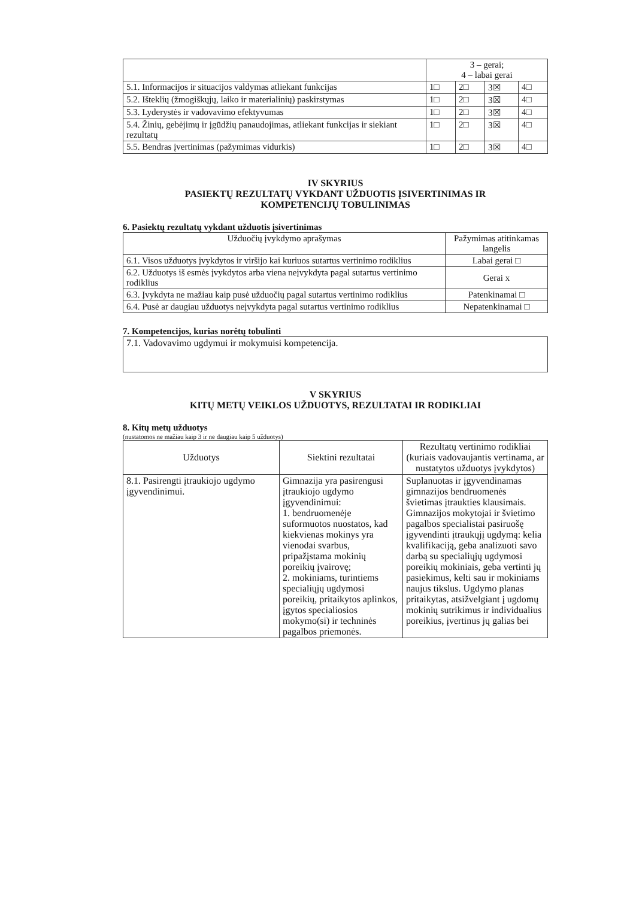| | 3 – gerai; 4 – labai gerai | | | |
| 5.1. Informacijos ir situacijos valdymas atliekant funkcijas | 1□ | 2□ | 3☒ | 4□ |
| 5.2. Išteklių (žmogiškųjų, laiko ir materialinių) paskirstymas | 1□ | 2□ | 3☒ | 4□ |
| 5.3. Lyderystės ir vadovavimo efektyvumas | 1□ | 2□ | 3☒ | 4□ |
| 5.4. Žinių, gebėjimų ir įgūdžių panaudojimas, atliekant funkcijas ir siekiant rezultatų | 1□ | 2□ | 3☒ | 4□ |
| 5.5. Bendras įvertinimas (pažymimas vidurkis) | 1□ | 2□ | 3☒ | 4□ |
IV SKYRIUS
PASIEKTŲ REZULTATŲ VYKDANT UŽDUOTIS ĮSIVERTINIMAS IR
KOMPETENCIJŲ TOBULINIMAS
6. Pasiektų rezultatų vykdant užduotis įsivertinimas
| Užduočių įvykdymo aprašymas | Pažymimas atitinkamas langelis |
| --- | --- |
| 6.1. Visos užduotys įvykdytos ir viršijo kai kuriuos sutartus vertinimo rodiklius | Labai gerai □ |
| 6.2. Užduotys iš esmės įvykdytos arba viena neįvykdyta pagal sutartus vertinimo rodiklius | Gerai x |
| 6.3. Įvykdyta ne mažiau kaip pusė užduočių pagal sutartus vertinimo rodiklius | Patenkinamai □ |
| 6.4. Pusė ar daugiau užduotys neįvykdyta pagal sutartus vertinimo rodiklius | Nepatenkinamai □ |
7. Kompetencijos, kurias norėtų tobulinti
| 7.1. Vadovavimo ugdymui ir mokymuisi kompetencija. |
V SKYRIUS
KITŲ METŲ VEIKLOS UŽDUOTYS, REZULTATAI IR RODIKLIAI
8. Kitų metų užduotys
(nustatomos ne mažiau kaip 3 ir ne daugiau kaip 5 užduotys)
| Užduotys | Siektini rezultatai | Rezultatų vertinimo rodikliai (kuriais vadovaujantis vertinama, ar nustatytos užduotys įvykdytos) |
| --- | --- | --- |
| 8.1. Pasirengti įtraukiojo ugdymo įgyvendinimui. | Gimnazija yra pasirengusi įtraukiojo ugdymo įgyvendinimui: 1. bendruomenėje suformuotos nuostatos, kad kiekvienas mokinys yra vienodai svarbus, pripažįstama mokinių poreikių įvairovę; 2. mokiniams, turintiems specialiųjų ugdymosi poreikių, pritaikytos aplinkos, įgytos specialiosios mokymo(si) ir techninės pagalbos priemonės. | Suplanuotas ir įgyvendinamas gimnazijos bendruomenės švietimas įtraukties klausimais. Gimnazijos mokytojai ir švietimo pagalbos specialistai pasiruošę įgyvendinti įtraukųjį ugdymą: kelia kvalifikaciją, geba analizuoti savo darbą su specialiųjų ugdymosi poreikių mokiniais, geba vertinti jų pasiekimus, kelti sau ir mokiniams naujus tikslus. Ugdymo planas pritaikytas, atsižvelgiant į ugdomų mokinių sutrikimus ir individualius poreikius, įvertinus jų galias bei |